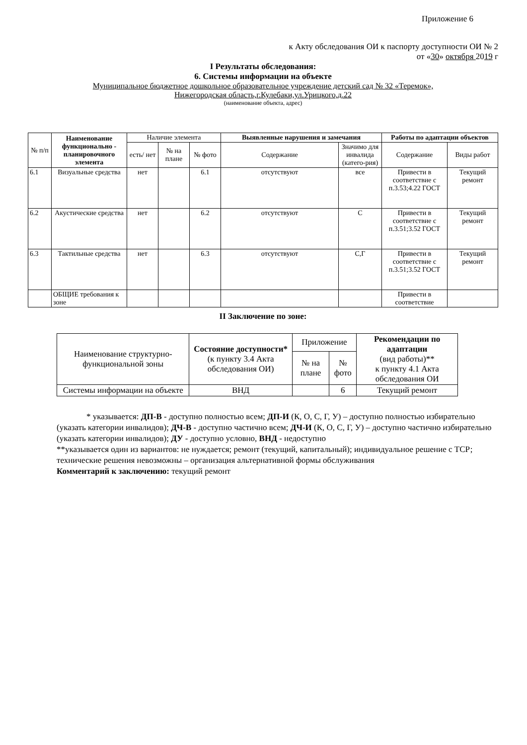Приложение 6
к Акту обследования ОИ к паспорту доступности ОИ № 2
от «30» октября 2019 г
I Результаты обследования:
6. Системы информации на объекте
Муниципальное бюджетное дошкольное образовательное учреждение детский сад № 32 «Теремок»,
Нижегородская область,г.Кулебаки,ул.Урицкого,д.22
(наименование объекта, адрес)
| № п/п | Наименование функционально - планировочного элемента | Наличие элемента | | | Выявленные нарушения и замечания | | Работы по адаптации объектов | |
| --- | --- | --- | --- | --- | --- | --- | --- | --- |
| | | есть/ нет | № на плане | № фото | Содержание | Значимо для инвалида (катего-рия) | Содержание | Виды работ |
| 6.1 | Визуальные средства | нет | | 6.1 | отсутствуют | все | Привести в соответствие с п.3.53;4.22 ГОСТ | Текущий ремонт |
| 6.2 | Акустические средства | нет | | 6.2 | отсутствуют | С | Привести в соответствие с п.3.51;3.52 ГОСТ | Текущий ремонт |
| 6.3 | Тактильные средства | нет | | 6.3 | отсутствуют | С,Г | Привести в соответствие с п.3.51;3.52 ГОСТ | Текущий ремонт |
| | ОБЩИЕ требования к зоне | | | | | | Привести в соответствие | |
II Заключение по зоне:
| Наименование структурно-функциональной зоны | Состояние доступности* (к пункту 3.4 Акта обследования ОИ) | Приложение | | Рекомендации по адаптации (вид работы)** к пункту 4.1 Акта обследования ОИ |
| --- | --- | --- | --- | --- |
| | | № на плане | № фото | |
| Системы информации на объекте | ВНД | | 6 | Текущий ремонт |
* указывается: ДП-В - доступно полностью всем; ДП-И (К, О, С, Г, У) – доступно полностью избирательно (указать категории инвалидов); ДЧ-В - доступно частично всем; ДЧ-И (К, О, С, Г, У) – доступно частично избирательно (указать категории инвалидов); ДУ - доступно условно, ВНД - недоступно
**указывается один из вариантов: не нуждается; ремонт (текущий, капитальный); индивидуальное решение с ТСР; технические решения невозможны – организация альтернативной формы обслуживания
Комментарий к заключению: текущий ремонт